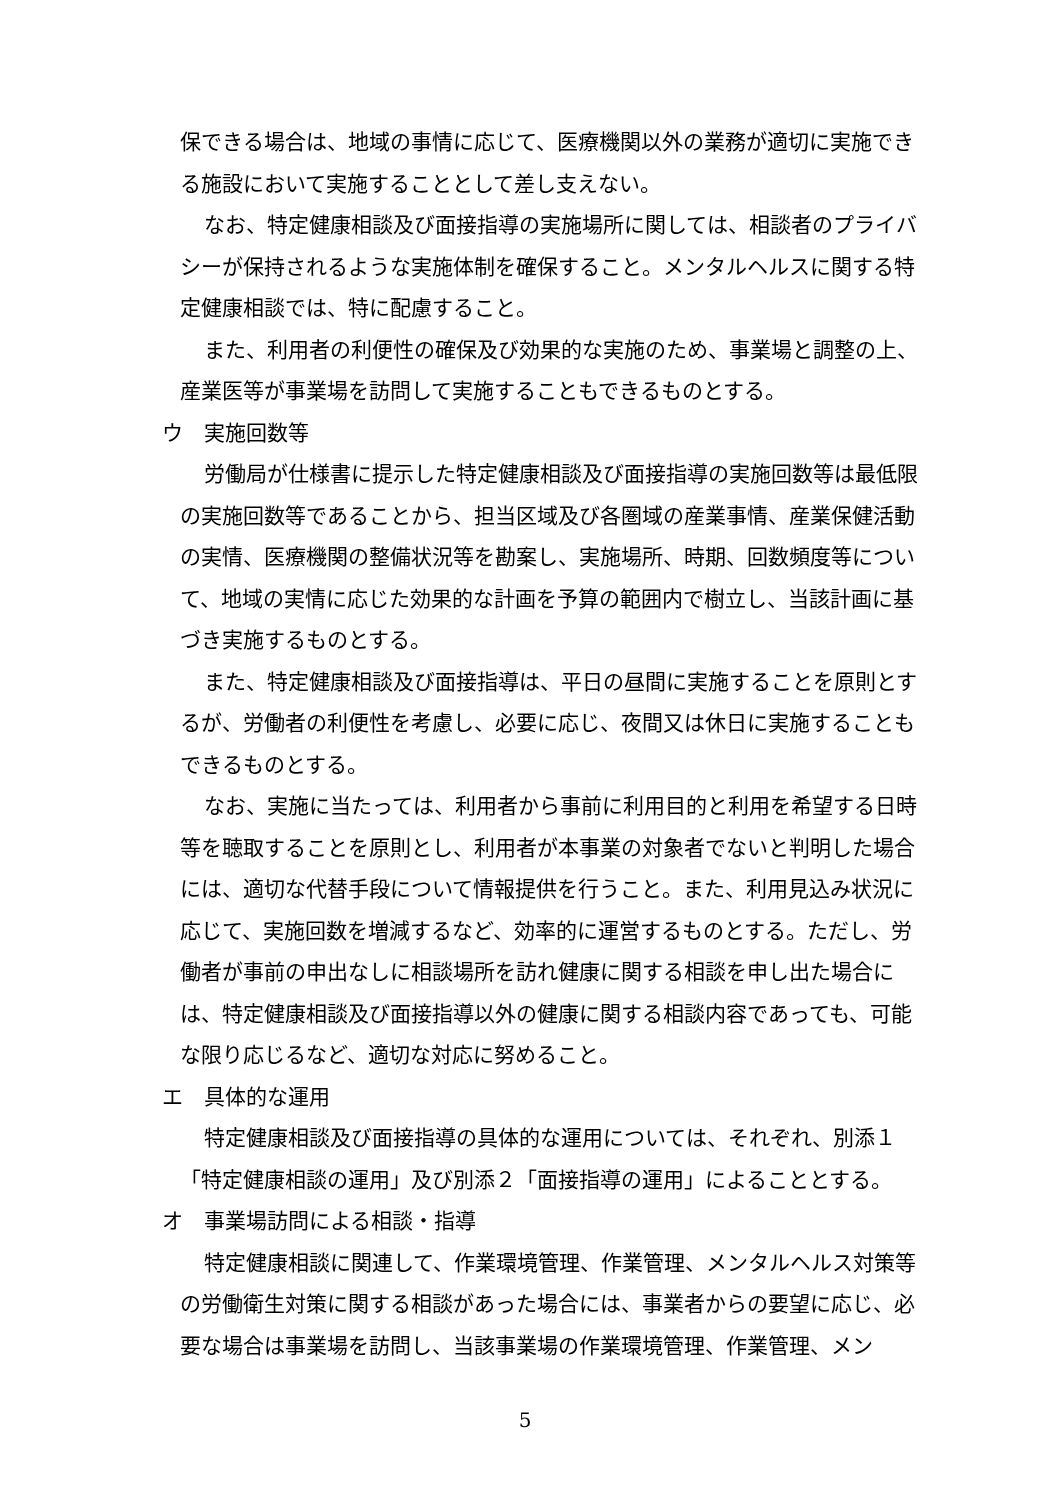保できる場合は、地域の事情に応じて、医療機関以外の業務が適切に実施できる施設において実施することとして差し支えない。
なお、特定健康相談及び面接指導の実施場所に関しては、相談者のプライバシーが保持されるような実施体制を確保すること。メンタルヘルスに関する特定健康相談では、特に配慮すること。
また、利用者の利便性の確保及び効果的な実施のため、事業場と調整の上、産業医等が事業場を訪問して実施することもできるものとする。
ウ　実施回数等
労働局が仕様書に提示した特定健康相談及び面接指導の実施回数等は最低限の実施回数等であることから、担当区域及び各圏域の産業事情、産業保健活動の実情、医療機関の整備状況等を勘案し、実施場所、時期、回数頻度等について、地域の実情に応じた効果的な計画を予算の範囲内で樹立し、当該計画に基づき実施するものとする。
また、特定健康相談及び面接指導は、平日の昼間に実施することを原則とするが、労働者の利便性を考慮し、必要に応じ、夜間又は休日に実施することもできるものとする。
なお、実施に当たっては、利用者から事前に利用目的と利用を希望する日時等を聴取することを原則とし、利用者が本事業の対象者でないと判明した場合には、適切な代替手段について情報提供を行うこと。また、利用見込み状況に応じて、実施回数を増減するなど、効率的に運営するものとする。ただし、労働者が事前の申出なしに相談場所を訪れ健康に関する相談を申し出た場合には、特定健康相談及び面接指導以外の健康に関する相談内容であっても、可能な限り応じるなど、適切な対応に努めること。
エ　具体的な運用
特定健康相談及び面接指導の具体的な運用については、それぞれ、別添１「特定健康相談の運用」及び別添２「面接指導の運用」によることとする。
オ　事業場訪問による相談・指導
特定健康相談に関連して、作業環境管理、作業管理、メンタルヘルス対策等の労働衛生対策に関する相談があった場合には、事業者からの要望に応じ、必要な場合は事業場を訪問し、当該事業場の作業環境管理、作業管理、メン
5